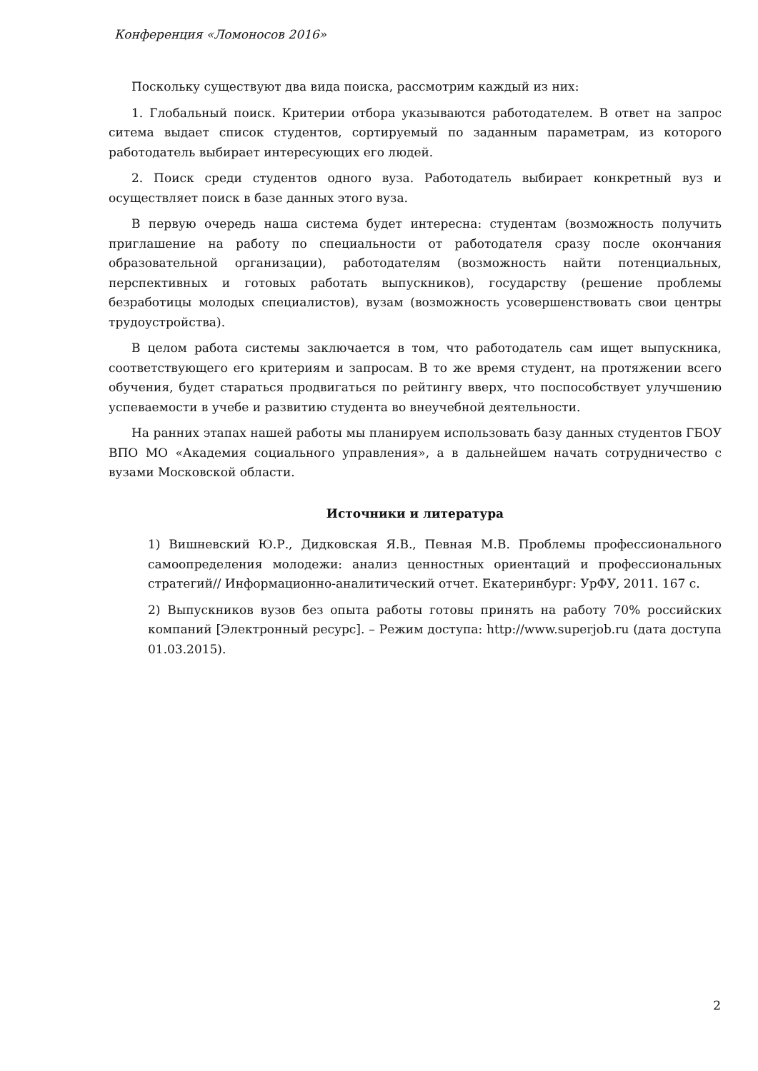Конференция «Ломоносов 2016»
Поскольку существуют два вида поиска, рассмотрим каждый из них:
1. Глобальный поиск. Критерии отбора указываются работодателем. В ответ на запрос ситема выдает список студентов, сортируемый по заданным параметрам, из которого работодатель выбирает интересующих его людей.
2. Поиск среди студентов одного вуза. Работодатель выбирает конкретный вуз и осуществляет поиск в базе данных этого вуза.
В первую очередь наша система будет интересна: студентам (возможность получить приглашение на работу по специальности от работодателя сразу после окончания образовательной организации), работодателям (возможность найти потенциальных, перспективных и готовых работать выпускников), государству (решение проблемы безработицы молодых специалистов), вузам (возможность усовершенствовать свои центры трудоустройства).
В целом работа системы заключается в том, что работодатель сам ищет выпускника, соответствующего его критериям и запросам. В то же время студент, на протяжении всего обучения, будет стараться продвигаться по рейтингу вверх, что поспособствует улучшению успеваемости в учебе и развитию студента во внеучебной деятельности.
На ранних этапах нашей работы мы планируем использовать базу данных студентов ГБОУ ВПО МО «Академия социального управления», а в дальнейшем начать сотрудничество с вузами Московской области.
Источники и литература
1) Вишневский Ю.Р., Дидковская Я.В., Певная М.В. Проблемы профессионального самоопределения молодежи: анализ ценностных ориентаций и профессиональных стратегий// Информационно-аналитический отчет. Екатеринбург: УрФУ, 2011. 167 с.
2) Выпускников вузов без опыта работы готовы принять на работу 70% российских компаний [Электронный ресурс]. – Режим доступа: http://www.superjob.ru (дата доступа 01.03.2015).
2